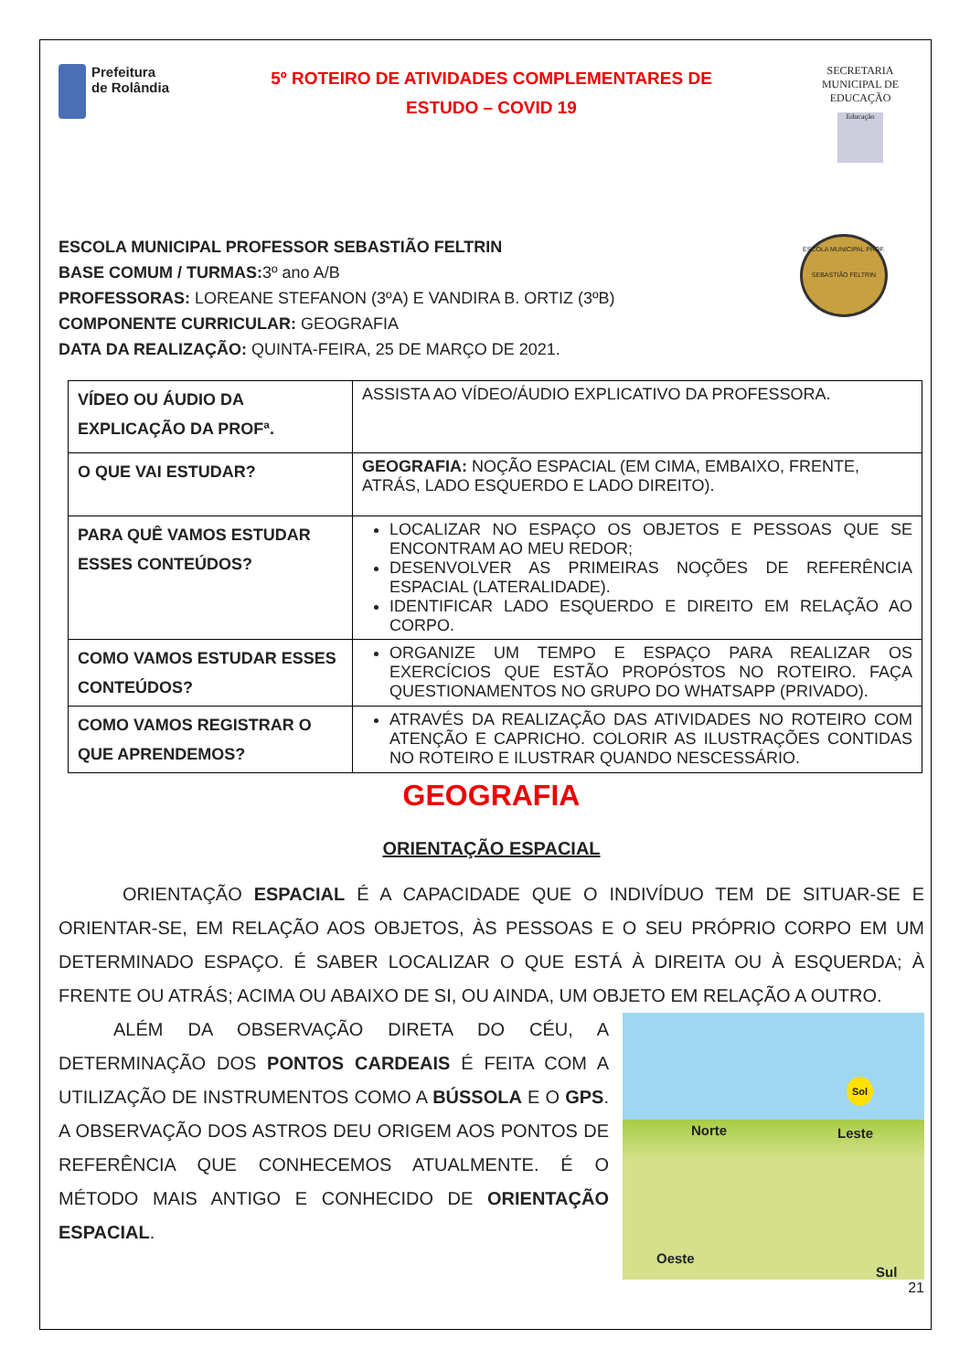Prefeitura
de Rolândia
5º ROTEIRO DE ATIVIDADES COMPLEMENTARES DE
ESTUDO – COVID 19
SECRETARIA MUNICIPAL DE EDUCAÇÃO
Educação
ESCOLA MUNICIPAL PROFESSOR SEBASTIÃO FELTRIN
BASE COMUM / TURMAS: 3º ano A/B
PROFESSORAS: LOREANE STEFANON (3ºA) E VANDIRA B. ORTIZ (3ºB)
COMPONENTE CURRICULAR: GEOGRAFIA
DATA DA REALIZAÇÃO: QUINTA-FEIRA, 25 DE MARÇO DE 2021.
ESCOLA MUNICIPAL PROF. SEBASTIÃO FELTRIN
| VÍDEO OU ÁUDIO DA EXPLICAÇÃO DA PROFª. | ASSISTA AO VÍDEO/ÁUDIO EXPLICATIVO DA PROFESSORA. |
| O QUE VAI ESTUDAR? | GEOGRAFIA: NOÇÃO ESPACIAL (EM CIMA, EMBAIXO, FRENTE, ATRÁS, LADO ESQUERDO E LADO DIREITO). |
| PARA QUÊ VAMOS ESTUDAR ESSES CONTEÚDOS? | LOCALIZAR NO ESPAÇO OS OBJETOS E PESSOAS QUE SE ENCONTRAM AO MEU REDOR; DESENVOLVER AS PRIMEIRAS NOÇÕES DE REFERÊNCIA ESPACIAL (LATERALIDADE). IDENTIFICAR LADO ESQUERDO E DIREITO EM RELAÇÃO AO CORPO. |
| COMO VAMOS ESTUDAR ESSES CONTEÚDOS? | ORGANIZE UM TEMPO E ESPAÇO PARA REALIZAR OS EXERCÍCIOS QUE ESTÃO PROPÓSTOS NO ROTEIRO. FAÇA QUESTIONAMENTOS NO GRUPO DO WHATSAPP (PRIVADO). |
| COMO VAMOS REGISTRAR O QUE APRENDEMOS? | ATRAVÉS DA REALIZAÇÃO DAS ATIVIDADES NO ROTEIRO COM ATENÇÃO E CAPRICHO. COLORIR AS ILUSTRAÇÕES CONTIDAS NO ROTEIRO E ILUSTRAR QUANDO NESCESSÁRIO. |
GEOGRAFIA
ORIENTAÇÃO ESPACIAL
ORIENTAÇÃO ESPACIAL É A CAPACIDADE QUE O INDIVÍDUO TEM DE SITUAR-SE E ORIENTAR-SE, EM RELAÇÃO AOS OBJETOS, ÀS PESSOAS E O SEU PRÓPRIO CORPO EM UM DETERMINADO ESPAÇO. É SABER LOCALIZAR O QUE ESTÁ À DIREITA OU À ESQUERDA; À FRENTE OU ATRÁS; ACIMA OU ABAIXO DE SI, OU AINDA, UM OBJETO EM RELAÇÃO A OUTRO.
Sol
Norte Leste
Oeste
Sul
ALÉM DA OBSERVAÇÃO DIRETA DO CÉU, A DETERMINAÇÃO DOS PONTOS CARDEAIS É FEITA COM A UTILIZAÇÃO DE INSTRUMENTOS COMO A BÚSSOLA E O GPS. A OBSERVAÇÃO DOS ASTROS DEU ORIGEM AOS PONTOS DE REFERÊNCIA QUE CONHECEMOS ATUALMENTE. É O MÉTODO MAIS ANTIGO E CONHECIDO DE ORIENTAÇÃO ESPACIAL.
21